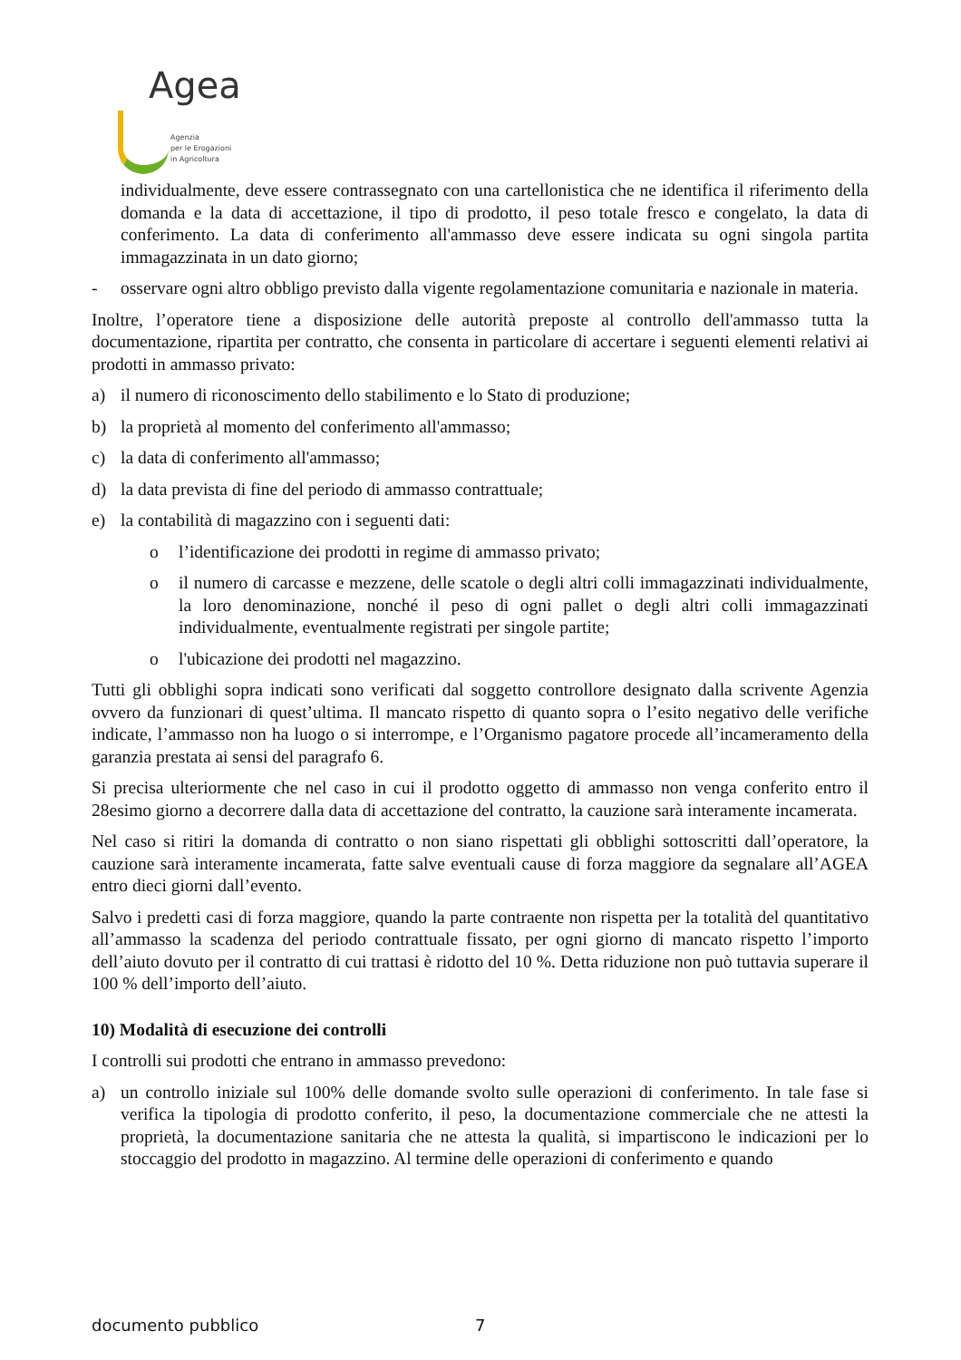Agea
Agenzia
per le Erogazioni
in Agricoltura
individualmente, deve essere contrassegnato con una cartellonistica che ne identifica il riferimento della domanda e la data di accettazione, il tipo di prodotto, il peso totale fresco e congelato, la data di conferimento. La data di conferimento all'ammasso deve essere indicata su ogni singola partita immagazzinata in un dato giorno;
- osservare ogni altro obbligo previsto dalla vigente regolamentazione comunitaria e nazionale in materia.
Inoltre, l’operatore tiene a disposizione delle autorità preposte al controllo dell'ammasso tutta la documentazione, ripartita per contratto, che consenta in particolare di accertare i seguenti elementi relativi ai prodotti in ammasso privato:
a) il numero di riconoscimento dello stabilimento e lo Stato di produzione;
b) la proprietà al momento del conferimento all'ammasso;
c) la data di conferimento all'ammasso;
d) la data prevista di fine del periodo di ammasso contrattuale;
e) la contabilità di magazzino con i seguenti dati:
o l’identificazione dei prodotti in regime di ammasso privato;
o il numero di carcasse e mezzene, delle scatole o degli altri colli immagazzinati individualmente, la loro denominazione, nonché il peso di ogni pallet o degli altri colli immagazzinati individualmente, eventualmente registrati per singole partite;
o l'ubicazione dei prodotti nel magazzino.
Tutti gli obblighi sopra indicati sono verificati dal soggetto controllore designato dalla scrivente Agenzia ovvero da funzionari di quest’ultima. Il mancato rispetto di quanto sopra o l’esito negativo delle verifiche indicate, l’ammasso non ha luogo o si interrompe, e l’Organismo pagatore procede all’incameramento della garanzia prestata ai sensi del paragrafo 6.
Si precisa ulteriormente che nel caso in cui il prodotto oggetto di ammasso non venga conferito entro il 28esimo giorno a decorrere dalla data di accettazione del contratto, la cauzione sarà interamente incamerata.
Nel caso si ritiri la domanda di contratto o non siano rispettati gli obblighi sottoscritti dall’operatore, la cauzione sarà interamente incamerata, fatte salve eventuali cause di forza maggiore da segnalare all’AGEA entro dieci giorni dall’evento.
Salvo i predetti casi di forza maggiore, quando la parte contraente non rispetta per la totalità del quantitativo all’ammasso la scadenza del periodo contrattuale fissato, per ogni giorno di mancato rispetto l’importo dell’aiuto dovuto per il contratto di cui trattasi è ridotto del 10 %. Detta riduzione non può tuttavia superare il 100 % dell’importo dell’aiuto.
10) Modalità di esecuzione dei controlli
I controlli sui prodotti che entrano in ammasso prevedono:
a) un controllo iniziale sul 100% delle domande svolto sulle operazioni di conferimento. In tale fase si verifica la tipologia di prodotto conferito, il peso, la documentazione commerciale che ne attesti la proprietà, la documentazione sanitaria che ne attesta la qualità, si impartiscono le indicazioni per lo stoccaggio del prodotto in magazzino. Al termine delle operazioni di conferimento e quando
documento pubblico 7